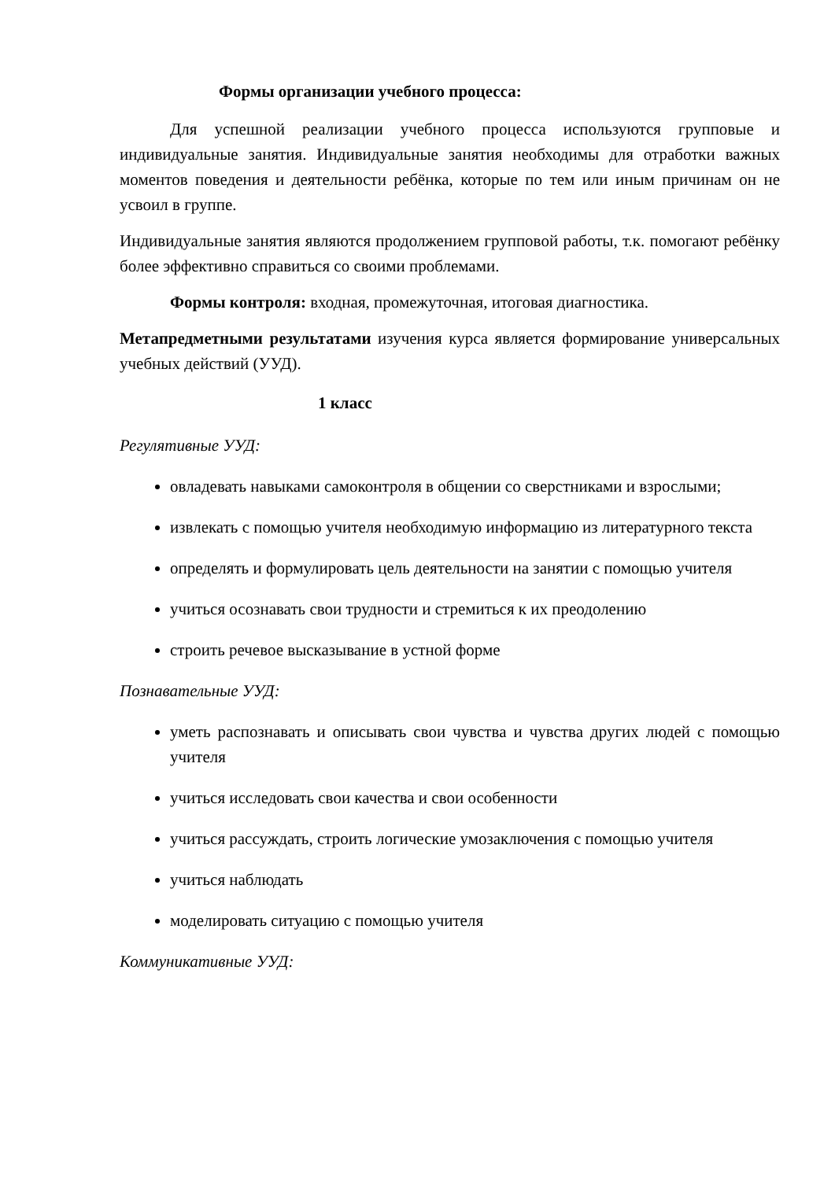Формы организации учебного процесса:
Для успешной реализации учебного процесса используются групповые и индивидуальные занятия. Индивидуальные занятия необходимы для отработки важных моментов поведения и деятельности ребёнка, которые по тем или иным причинам он не усвоил в группе.
Индивидуальные занятия являются продолжением групповой работы, т.к. помогают ребёнку более эффективно справиться со своими проблемами.
Формы контроля: входная, промежуточная, итоговая диагностика.
Метапредметными результатами изучения курса является формирование универсальных учебных действий (УУД).
1 класс
Регулятивные УУД:
овладевать навыками самоконтроля в общении со сверстниками и взрослыми;
извлекать с помощью учителя необходимую информацию из литературного текста
определять и формулировать цель деятельности на занятии с помощью учителя
учиться осознавать свои трудности и стремиться к их преодолению
строить речевое высказывание в устной форме
Познавательные УУД:
уметь распознавать и описывать свои чувства и чувства других людей с помощью учителя
учиться исследовать свои качества и свои особенности
учиться рассуждать, строить логические умозаключения с помощью учителя
учиться наблюдать
моделировать ситуацию с помощью учителя
Коммуникативные УУД: